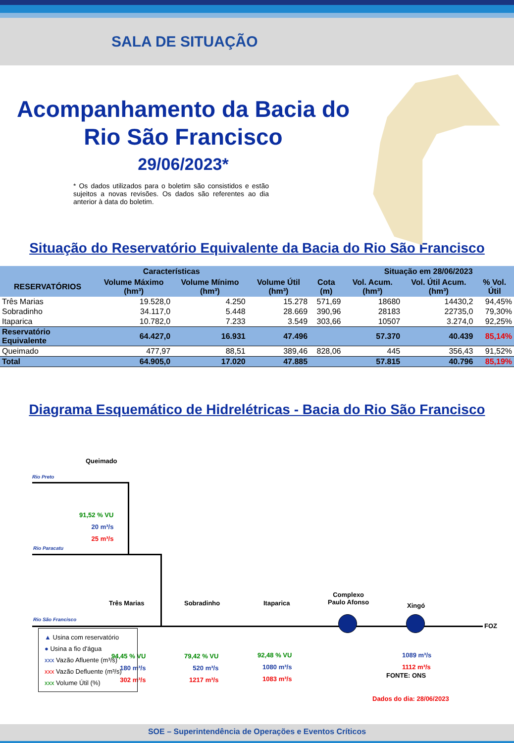SALA DE SITUAÇÃO
Acompanhamento da Bacia do Rio São Francisco
29/06/2023*
* Os dados utilizados para o boletim são consistidos e estão sujeitos a novas revisões. Os dados são referentes ao dia anterior à data do boletim.
Situação do Reservatório Equivalente da Bacia do Rio São Francisco
| Características | | | | | Situação em 28/06/2023 | | |
| --- | --- | --- | --- | --- | --- | --- | --- |
| RESERVATÓRIOS | Volume Máximo (hm³) | Volume Mínimo (hm³) | Volume Útil (hm³) | Cota (m) | Vol. Acum. (hm³) | Vol. Útil Acum. (hm³) | % Vol. Útil |
| Três Marias | 19.528,0 | 4.250 | 15.278 | 571,69 | 18680 | 14430,2 | 94,45% |
| Sobradinho | 34.117,0 | 5.448 | 28.669 | 390,96 | 28183 | 22735,0 | 79,30% |
| Itaparica | 10.782,0 | 7.233 | 3.549 | 303,66 | 10507 | 3.274,0 | 92,25% |
| Reservatório Equivalente | 64.427,0 | 16.931 | 47.496 | | 57.370 | 40.439 | 85,14% |
| Queimado | 477,97 | 88,51 | 389,46 | 828,06 | 445 | 356,43 | 91,52% |
| Total | 64.905,0 | 17.020 | 47.885 | | 57.815 | 40.796 | 85,19% |
Diagrama Esquemático de Hidrelétricas - Bacia do Rio São Francisco
Queimado
Rio Preto
91,52 % VU
20 m³/s
25 m³/s
Rio Paracatu
Rio São Francisco
Três Marias Sobradinho Itaparica
Complexo
Paulo Afonso
Xingó
FOZ
94,45 % VU
180 m³/s
302 m³/s
79,42 % VU
520 m³/s
1217 m³/s
92,48 % VU
1080 m³/s
1083 m³/s
1089 m³/s
1112 m³/s
▲ Usina com reservatório
● Usina a fio d'água
xxx Vazão Afluente (m³/s)
xxx Vazão Defluente (m³/s)
xxx Volume Útil (%)
FONTE: ONS
Dados do dia: 28/06/2023
SOE – Superintendência de Operações e Eventos Críticos